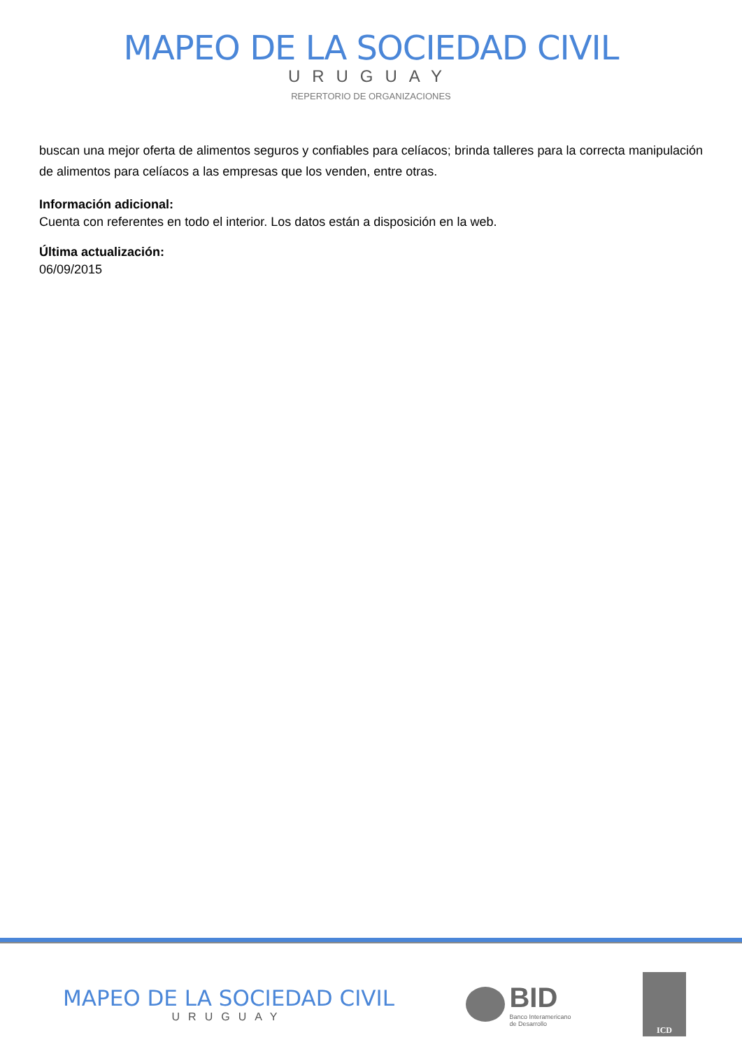MAPEO DE LA SOCIEDAD CIVIL
URUGUAY
REPERTORIO DE ORGANIZACIONES
buscan una mejor oferta de alimentos seguros y confiables para celíacos; brinda talleres para la correcta manipulación de alimentos para celíacos a las empresas que los venden, entre otras.
Información adicional:
Cuenta con referentes en todo el interior. Los datos están a disposición en la web.
Última actualización:
06/09/2015
MAPEO DE LA SOCIEDAD CIVIL
URUGUAY
BID
Banco Interamericano
de Desarrollo
ICD